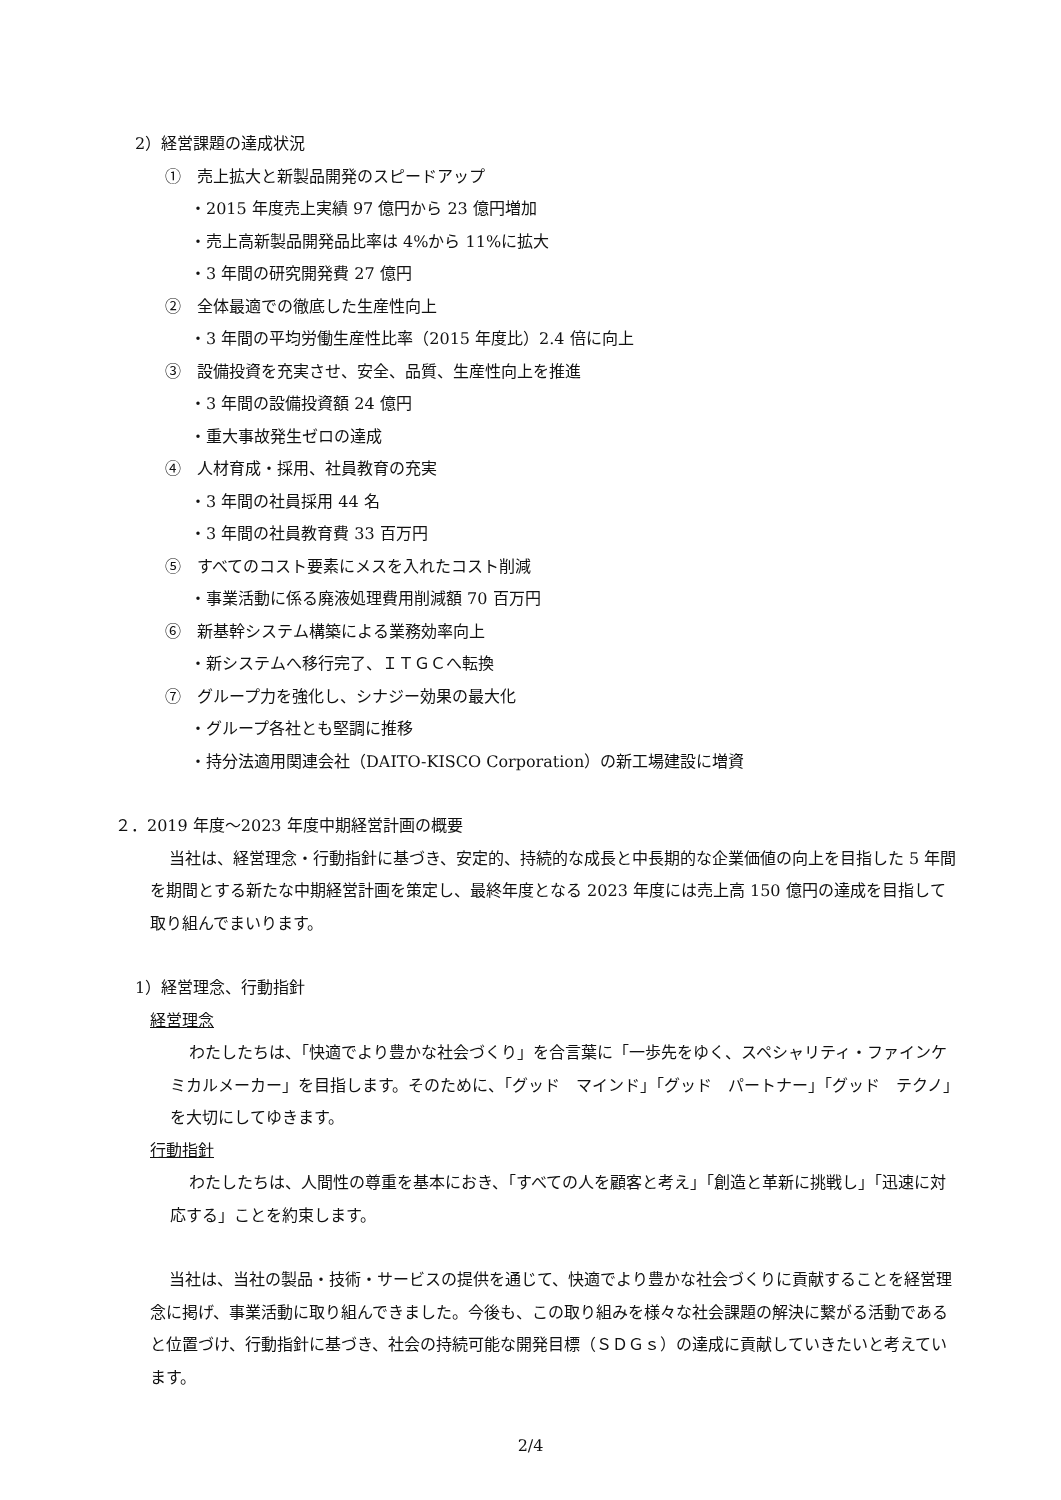2）経営課題の達成状況
①　売上拡大と新製品開発のスピードアップ
・2015 年度売上実績 97 億円から 23 億円増加
・売上高新製品開発品比率は 4%から 11%に拡大
・3 年間の研究開発費 27 億円
②　全体最適での徹底した生産性向上
・3 年間の平均労働生産性比率（2015 年度比）2.4 倍に向上
③　設備投資を充実させ、安全、品質、生産性向上を推進
・3 年間の設備投資額 24 億円
・重大事故発生ゼロの達成
④　人材育成・採用、社員教育の充実
・3 年間の社員採用 44 名
・3 年間の社員教育費 33 百万円
⑤　すべてのコスト要素にメスを入れたコスト削減
・事業活動に係る廃液処理費用削減額 70 百万円
⑥　新基幹システム構築による業務効率向上
・新システムへ移行完了、ＩＴＧＣへ転換
⑦　グループ力を強化し、シナジー効果の最大化
・グループ各社とも堅調に推移
・持分法適用関連会社（DAITO-KISCO Corporation）の新工場建設に増資
２．2019 年度～2023 年度中期経営計画の概要
当社は、経営理念・行動指針に基づき、安定的、持続的な成長と中長期的な企業価値の向上を目指した 5 年間を期間とする新たな中期経営計画を策定し、最終年度となる 2023 年度には売上高 150 億円の達成を目指して取り組んでまいります。
1）経営理念、行動指針
経営理念
わたしたちは、「快適でより豊かな社会づくり」を合言葉に「一歩先をゆく、スペシャリティ・ファインケミカルメーカー」を目指します。そのために、「グッド　マインド」「グッド　パートナー」「グッド　テクノ」を大切にしてゆきます。
行動指針
わたしたちは、人間性の尊重を基本におき、「すべての人を顧客と考え」「創造と革新に挑戦し」「迅速に対応する」ことを約束します。
当社は、当社の製品・技術・サービスの提供を通じて、快適でより豊かな社会づくりに貢献することを経営理念に掲げ、事業活動に取り組んできました。今後も、この取り組みを様々な社会課題の解決に繋がる活動であると位置づけ、行動指針に基づき、社会の持続可能な開発目標（ＳＤＧｓ）の達成に貢献していきたいと考えています。
2/4